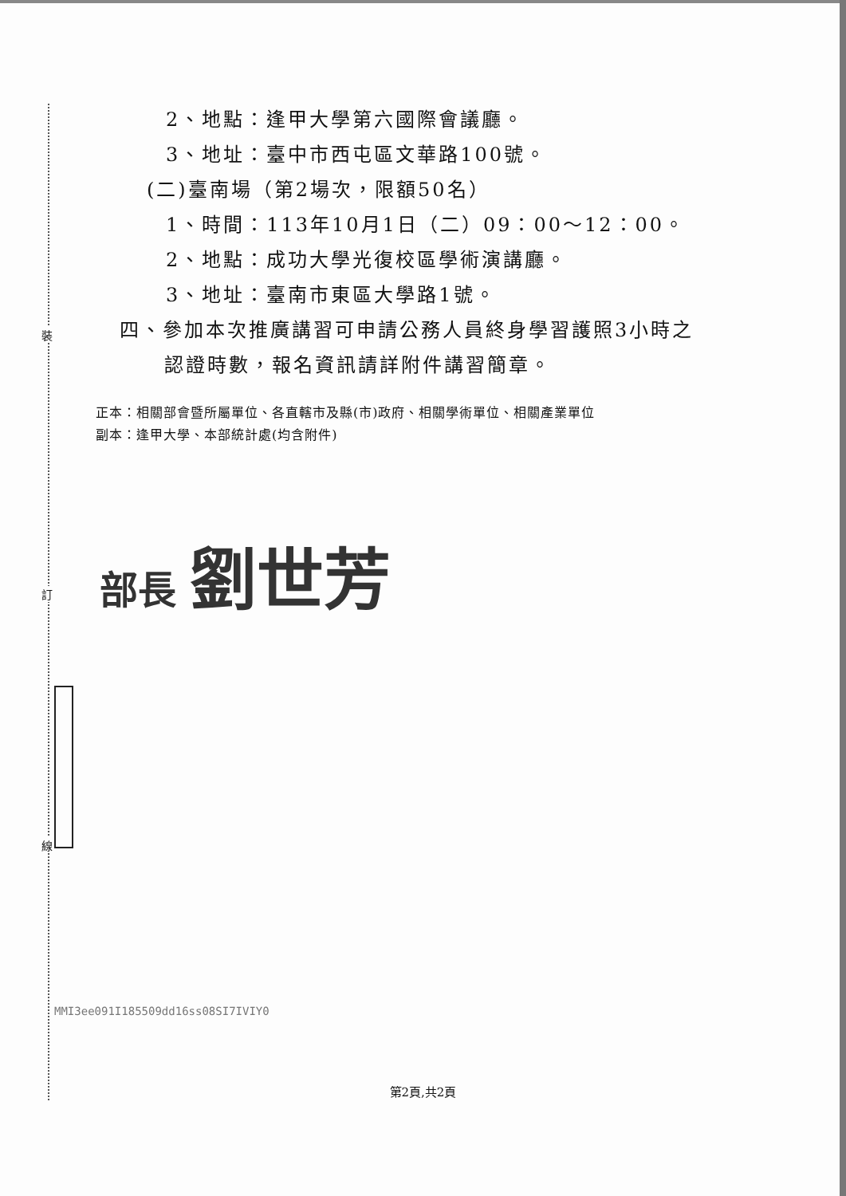2、地點：逢甲大學第六國際會議廳。
3、地址：臺中市西屯區文華路100號。
(二)臺南場（第2場次，限額50名）
1、時間：113年10月1日（二）09：00～12：00。
2、地點：成功大學光復校區學術演講廳。
3、地址：臺南市東區大學路1號。
四、參加本次推廣講習可申請公務人員終身學習護照3小時之
認證時數，報名資訊請詳附件講習簡章。
正本：相關部會暨所屬單位、各直轄市及縣(市)政府、相關學術單位、相關產業單位
副本：逢甲大學、本部統計處(均含附件)
部長 劉世芳
裝
訂
線
MMI3ee091I185509dd16ss08SI7IVIY0
第2頁,共2頁